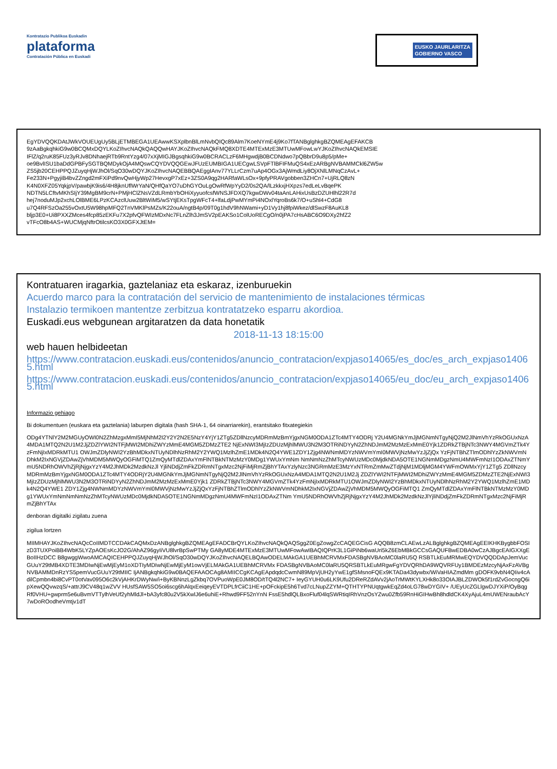Kontratazio Publikoa Euskadin
plataforma
Contratación Pública en Euskadi
EUSKO JAURLARITZA
GOBIERNO VASCO
EgYDVQQKDAtJWkVOUEUgUy5BLjETMBEGA1UEAwwKSXplbnBlLmNvbQIQc89Alm7KoeNYmE4j9Ko7fTANBglghkgBZQMEAgEFAKCB
9zAaBgkqhkiG9w0BCQMxDQYLKoZIhvcNAQkQAQQwHAYJKoZIhvcNAQkFMQ8XDTE4MTExMzE3MTUwMFowLwYJKoZIhvcNAQkEMSIE
IFlZ/q2ruK85FUz3yRJv8DNhaejRTb9RntYzg4/07xXjMIGJBgsqhkiG9w0BCRACLzF6MHgwdjB0BCDNdwo7pQBbrD9u8p5/pMe+
oe9BvlISU1baDdGPBFySGTBQMDykOjA4MQswCQYDVQQGEwJFUzEUMBIGA1UECgwLSVpFTlBFIFMuQS4xEzARBgNVBAMMCkl6ZW5w
ZS5jb20CEHPPQJZuyqHjWJhOl/SqO30wDQYJKoZIhvcNAQEBBQAEggIAnv77YLLrCzm7uAp4OGx3AjWmdLiy8OjXNlLMNqCzAvL+
Fe233N+PgyjiB4bvZZngd2mFXiPd9nvQwHjyWp27HevxgP7xEz+3ZS0A9qg2HARfaWLsOx+9pfyPRAVgobben3ZHCn7+UjRLQ8zN
K4N0XFZ05YqkjpV/pawbjK9is6/4H8jknUflWrYaN/QHfQaYO7uDhGYOuLgOwRfWpYyD2/0s2QA/lLzkkxjHXpzs7edLeLvBqePK
NDTN5LCftvMKhSIjY39MgBM9crN+PMjHClZNsVZdLRmbYbOHiXyyuofcsfWNSJFDXQ7kgwDWv04taAnLAHixUsBzDZUHlhl22R7d
hej7noduMJp2xchLOlBME6LPzKCAzclUuw2BltWiM5/wSYtjEKsTpgWFcT4+lfaLdjPwMYmPi4NOxlYqroBs6k7/O+uShl4+CdG8
u7Q4RFSzOa255vOxtU5W98hpMFQ2TnVMKlPsMZs/K22ouA/ngtB4p/09T0g1hdV9hNWami+yD1Vy1hj8fpiWkez/dlSwzF8AuKL8
bljp3E0+Ui8PXXZMces4fcp85zEKFu7X2pfvQFWIzMDxNc7FLnZlh3JmSV2pEAKSo1ColUoRECgO/n0jPA7cHsABC6O9DXy2hfZ2
vTFcO8b4AS+WUCMjqNftrOtilcsKO3X0GFXJtEM=
Kontratuaren iragarkia, gaztelaniaz eta eskaraz, izenburuekin
Acuerdo marco para la contratación del servicio de mantenimiento de instalaciones térmicas
Instalazio termikoen mantentze zerbitzua kontratatzeko esparru akordioa.
Euskadi.eus webgunean argitaratzen da data honetatik
2018-11-13 18:15:00
web hauen helbideetan
https://www.contratacion.euskadi.eus/contenidos/anuncio_contratacion/expjaso14065/es_doc/es_arch_expjaso14065.html
https://www.contratacion.euskadi.eus/contenidos/anuncio_contratacion/expjaso14065/eu_doc/eu_arch_expjaso14065.html
Informazio gehiago
Bi dokumentuen (euskara eta gaztelania) laburpen digitala (hash SHA-1, 64 oinarriarekin), erantsitako fitxategiekin
ODg4YTNlY2M2MGUyOWI0N2ZhMzgxMmI5MjNhM2I2Y2Y2N2E5NzY4YjY1ZTg5ZDllNzcyMDRmMzBmYjgxNGM0ODA1ZTc4MTY4ODRj Y2U4MGNkYmJjMGNmNTgyNjQ2M2JlNmVhYzRkOGUxNzA4MDA1MTQ2N2U1M2JjZDZlYWI2NTFjMWI2MDhiZWYzMmE4MGM5ZDMzZTE2 NjExNWI3MjIzZDUzMjhlMWU3N2M3OTRiNDYyN2ZhNDJmM2MzMzExMmE0Yjk1ZDRkZTBjNTc3NWY4MGVmZTk4YzFmNjIxMDRkMTU1 OWJmZDlyNWI2YzBhMDkxNTUyNDlhNzRhM2Y2YWQ1MzlhZmE1MDk4N2Q4YWE1ZDY1Zjg4NWNmMDYzNWVmYmI0MWVjNzMwYzJjZjQx YzFjNTBhZTlmODhlYzZkNWVmNDhkM2IxNGVjZDAwZjVhMDM5MWQyOGFiMTQ1ZmQyMTdlZDAxYmFlNTBkNTMzMzY0MDg1YWUxYmNm NmNmNzZhMTcyNWUzMDc0MjdkNDA5OTE1NGNmMDgzNmU4MWFmNzI1ODAxZTNmYmU5NDRhOWVhZjRjNjgxYzY4M2JhMDk2MzdkNzJl YjliNDdjZmFkZDRmNTgxMzc2NjFiMjRmZjBhYTAxYzlyNzc3NGRmMzE3MzYxNTRmZmMwZTdjNjM1MDljMGM4YWFmOWMxYjY1ZTg5 ZDllNzcyMDRmMzBmYjgxNGM0ODA1ZTc4MTY4ODRjY2U4MGNkYmJjMGNmNTgyNjQ2M2JlNmVhYzRkOGUxNzA4MDA1MTQ2N2U1M2Jj ZDZlYWI2NTFjMWI2MDhiZWYzMmE4MGM5ZDMzZTE2NjExNWI3MjIzZDUzMjhlMWU3N2M3OTRiNDYyN2ZhNDJmM2MzMzExMmE0Yjk1 ZDRkZTBjNTc3NWY4MGVmZTk4YzFmNjIxMDRkMTU1OWJmZDlyNWI2YzBhMDkxNTUyNDlhNzRhM2Y2YWQ1MzlhZmE1MDk4N2Q4YWE1 ZDY1Zjg4NWNmMDYzNWVmYmI0MWVjNzMwYzJjZjQxYzFjNTBhZTlmODhlYzZkNWVmNDhkM2IxNGVjZDAwZjVhMDM5MWQyOGFiMTQ1 ZmQyMTdlZDAxYmFlNTBkNTMzMzY0MDg1YWUxYmNmNmNmNzZhMTcyNWUzMDc0MjdkNDA5OTE1NGNmMDgzNmU4MWFmNzI1ODAxZTNm YmU5NDRhOWVhZjRjNjgxYzY4M2JhMDk2MzdkNzJlYjliNDdjZmFkZDRmNTgxMzc2NjFiMjRmZjBhYTAx
denboran digitalki zigilatu zuena
zigilua lortzen
MIIMHAYJKoZIhvcNAQcCoIIMDTCCDAkCAQMxDzANBglghkgBZQMEAgEFADCBrQYLKoZIhvcNAQkQAQSggZ0EgZowgZcCAQEGCisG AQQB8zmCLAEwLzALBglghkgBZQMEAgEEIKHKBygbbFOSIzD3TUXPoiBB4WbK5LYZpAOEsKcJO2G/AhAZ96gyIiVU8lvrBpSwPTMy GA8yMDE4MTExMzE3MTUwMFowAwIBAQIQPrK3L1GiPiNb6waUri5kZ6EbMBkGCCsGAQUFBwEDBA0wCzAJBgcEAIGXXgEBoIIHzDCC B8gwggWwoAMCAQICEHPPQJZuyqHjWJhOl/SqO30wDQYJKoZIhvcNAQELBQAwODELMAkGA1UEBhMCRVMxFDASBgNVBAoMC0laRU5Q RSBTLkEuMRMwEQYDVQQDDApJemVucGUuY29tMB4XDTE3MDIwNjEwMjEyM1oXDTIyMDIwNjEwMjEyM1owVjELMAkGA1UEBhMCRVMx FDASBgNVBAoMC0laRU5QRSBTLkEuMRgwFgYDVQRhDA9WQVRFUy1BMDEzMzcyNjAxFzAVBgNVBAMMDnRzYS5pemVucGUuY29tMIIC IjANBgkqhkiG9w0BAQEFAAOCAg8AMIICCgKCAgEApdqdcCwmN89MpVjUH2yYwE1gfSMsnoFQEx9KTADa43dywbx/WiVaHIAZmdMm gDOFK9vbN4QIiv4cAdilCpmbn4bi8CvPT0otVav095O6c2kVjAHKrDWyNw/i+ByKBNnzLgZkbq7OVPuoWpE0JM8OD/tTQ4l2NC7+ IeyGYUH0u6LK9Ufu2DReRZdAVv2jAoTrMWtKYLXHk8o33OIAJBLZDWOk5f1rdZvGocngQ6ipXewQQvwzqS/+attrJ9CV48q1wZVV HUsfSAW5SO5oi6scg6hAlqxEeiqeyEVTDPLfrCiiC1HE+pOFckipE5h6Tvd7cLNupZZYM+QTHTYPNUqtgwkEqZd4oLG78wDYGIV+ /UEyUcZGLlgwDJYXiP/OyBqgRf0VHU+gwprm5e6uBvmVTTylhVeUf2yhMldJl+bA3yfc80u2V5kXwlJ6e6uhiE+Rhwd9FF52nYnN FssE5hdlQLBxoFluf04lqSWRtiqIRhVnzOsYZwu0Zfb59RnHiGIHwBh8hdldCK4XyAjuL4mUWENraubAcY7wDoROodheVmtjv1dT